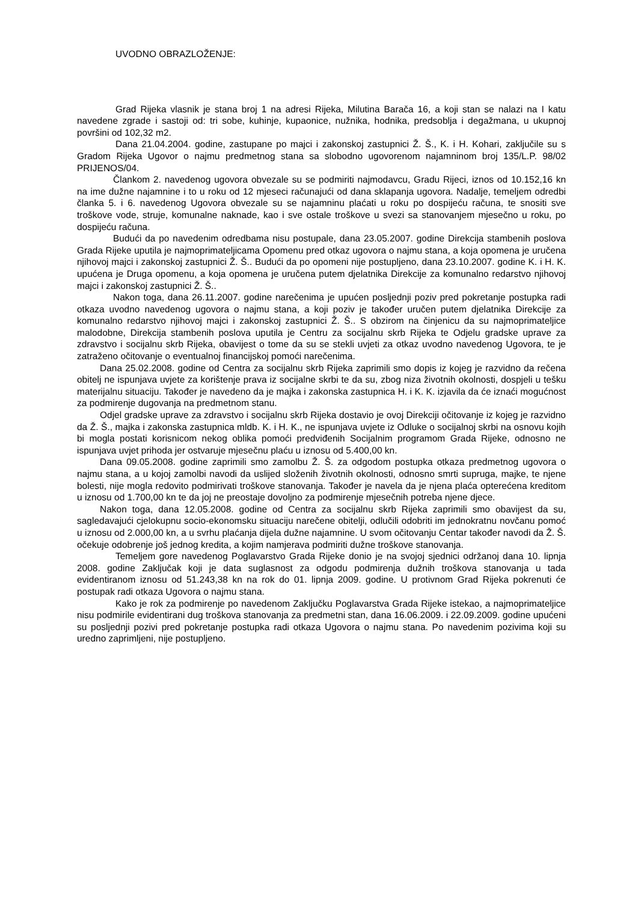UVODNO OBRAZLOŽENJE:
Grad Rijeka vlasnik je stana broj 1 na adresi Rijeka, Milutina Barača 16, a koji stan se nalazi na I katu navedene zgrade i sastoji od: tri sobe, kuhinje, kupaonice, nužnika, hodnika, predsoblja i degažmana, u ukupnoj površini od 102,32 m2.
Dana 21.04.2004. godine, zastupane po majci i zakonskoj zastupnici Ž. Š., K. i H. Kohari, zaključile su s Gradom Rijeka Ugovor o najmu predmetnog stana sa slobodno ugovorenom najamninom broj 135/L.P. 98/02 PRIJENOS/04.
Člankom 2. navedenog ugovora obvezale su se podmiriti najmodavcu, Gradu Rijeci, iznos od 10.152,16 kn na ime dužne najamnine i to u roku od 12 mjeseci računajući od dana sklapanja ugovora. Nadalje, temeljem odredbi članka 5. i 6. navedenog Ugovora obvezale su se najamninu plaćati u roku po dospijeću računa, te snositi sve troškove vode, struje, komunalne naknade, kao i sve ostale troškove u svezi sa stanovanjem mjesečno u roku, po dospijeću računa.
Budući da po navedenim odredbama nisu postupale, dana 23.05.2007. godine Direkcija stambenih poslova Grada Rijeke uputila je najmoprimateljicama Opomenu pred otkaz ugovora o najmu stana, a koja opomena je uručena njihovoj majci i zakonskoj zastupnici Ž. Š.. Budući da po opomeni nije postupljeno, dana 23.10.2007. godine K. i H. K. upućena je Druga opomenu, a koja opomena je uručena putem djelatnika Direkcije za komunalno redarstvo njihovoj majci i zakonskoj zastupnici Ž. Š..
Nakon toga, dana 26.11.2007. godine narečenima je upućen posljednji poziv pred pokretanje postupka radi otkaza uvodno navedenog ugovora o najmu stana, a koji poziv je također uručen putem djelatnika Direkcije za komunalno redarstvo njihovoj majci i zakonskoj zastupnici Ž. Š.. S obzirom na činjenicu da su najmoprimateljice malodobne, Direkcija stambenih poslova uputila je Centru za socijalnu skrb Rijeka te Odjelu gradske uprave za zdravstvo i socijalnu skrb Rijeka, obavijest o tome da su se stekli uvjeti za otkaz uvodno navedenog Ugovora, te je zatraženo očitovanje o eventualnoj financijskoj pomoći narečenima.
Dana 25.02.2008. godine od Centra za socijalnu skrb Rijeka zaprimili smo dopis iz kojeg je razvidno da rečena obitelj ne ispunjava uvjete za korištenje prava iz socijalne skrbi te da su, zbog niza životnih okolnosti, dospjeli u tešku materijalnu situaciju. Također je navedeno da je majka i zakonska zastupnica H. i K. K. izjavila da će iznaći mogućnost za podmirenje dugovanja na predmetnom stanu.
Odjel gradske uprave za zdravstvo i socijalnu skrb Rijeka dostavio je ovoj Direkciji očitovanje iz kojeg je razvidno da Ž. Š., majka i zakonska zastupnica mldb. K. i H. K., ne ispunjava uvjete iz Odluke o socijalnoj skrbi na osnovu kojih bi mogla postati korisnicom nekog oblika pomoći predviđenih Socijalnim programom Grada Rijeke, odnosno ne ispunjava uvjet prihoda jer ostvaruje mjesečnu plaću u iznosu od 5.400,00 kn.
Dana 09.05.2008. godine zaprimili smo zamolbu Ž. Š. za odgodom postupka otkaza predmetnog ugovora o najmu stana, a u kojoj zamolbi navodi da uslijed složenih životnih okolnosti, odnosno smrti supruga, majke, te njene bolesti, nije mogla redovito podmirivati troškove stanovanja. Također je navela da je njena plaća opterećena kreditom u iznosu od 1.700,00 kn te da joj ne preostaje dovoljno za podmirenje mjesečnih potreba njene djece.
Nakon toga, dana 12.05.2008. godine od Centra za socijalnu skrb Rijeka zaprimili smo obavijest da su, sagledavajući cjelokupnu socio-ekonomsku situaciju narečene obitelji, odlučili odobriti im jednokratnu novčanu pomoć u iznosu od 2.000,00 kn, a u svrhu plaćanja dijela dužne najamnine. U svom očitovanju Centar također navodi da Ž. Š. očekuje odobrenje još jednog kredita, a kojim namjerava podmiriti dužne troškove stanovanja.
Temeljem gore navedenog Poglavarstvo Grada Rijeke donio je na svojoj sjednici održanoj dana 10. lipnja 2008. godine Zaključak koji je data suglasnost za odgodu podmirenja dužnih troškova stanovanja u tada evidentiranom iznosu od 51.243,38 kn na rok do 01. lipnja 2009. godine. U protivnom Grad Rijeka pokrenuti će postupak radi otkaza Ugovora o najmu stana.
Kako je rok za podmirenje po navedenom Zaključku Poglavarstva Grada Rijeke istekao, a najmoprimateljice nisu podmirile evidentirani dug troškova stanovanja za predmetni stan, dana 16.06.2009. i 22.09.2009. godine upućeni su posljednji pozivi pred pokretanje postupka radi otkaza Ugovora o najmu stana. Po navedenim pozivima koji su uredno zaprimljeni, nije postupljeno.